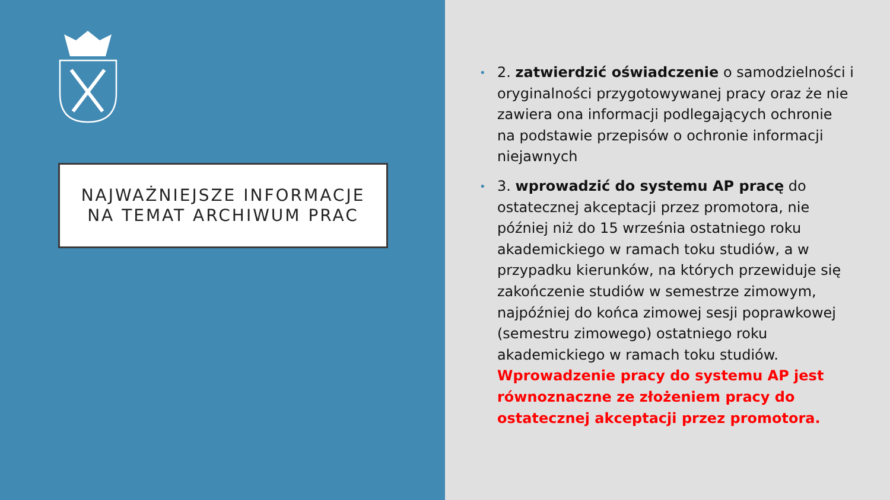NAJWAŻNIEJSZE INFORMACJE
NA TEMAT ARCHIWUM PRAC
• 2. zatwierdzić oświadczenie o samodzielności i oryginalności przygotowywanej pracy oraz że nie zawiera ona informacji podlegających ochronie na podstawie przepisów o ochronie informacji niejawnych
• 3. wprowadzić do systemu AP pracę do ostatecznej akceptacji przez promotora, nie później niż do 15 września ostatniego roku akademickiego w ramach toku studiów, a w przypadku kierunków, na których przewiduje się zakończenie studiów w semestrze zimowym, najpóźniej do końca zimowej sesji poprawkowej (semestru zimowego) ostatniego roku akademickiego w ramach toku studiów. Wprowadzenie pracy do systemu AP jest równoznaczne ze złożeniem pracy do ostatecznej akceptacji przez promotora.